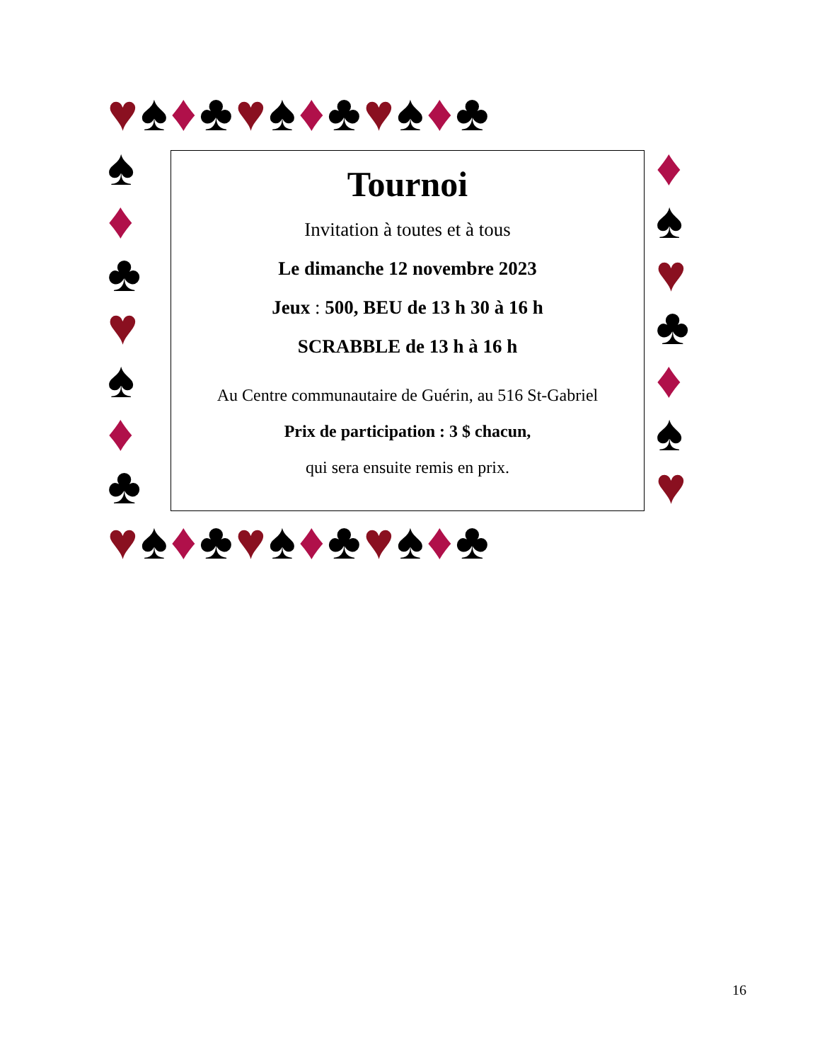♥♠♦♣♥♠♦♣♥♠♦♣
♥♠♦♣♥♠♦♣♥♠♦♣
♠
♦
♣
♥
♠
♦
♣
♦
♠
♥
♣
♦
♠
♥
Tournoi
Invitation à toutes et à tous
Le dimanche 12 novembre 2023
Jeux : 500, BEU de 13 h 30 à 16 h
SCRABBLE de 13 h à 16 h
Au Centre communautaire de Guérin, au 516 St-Gabriel
Prix de participation : 3 $ chacun,
qui sera ensuite remis en prix.
16